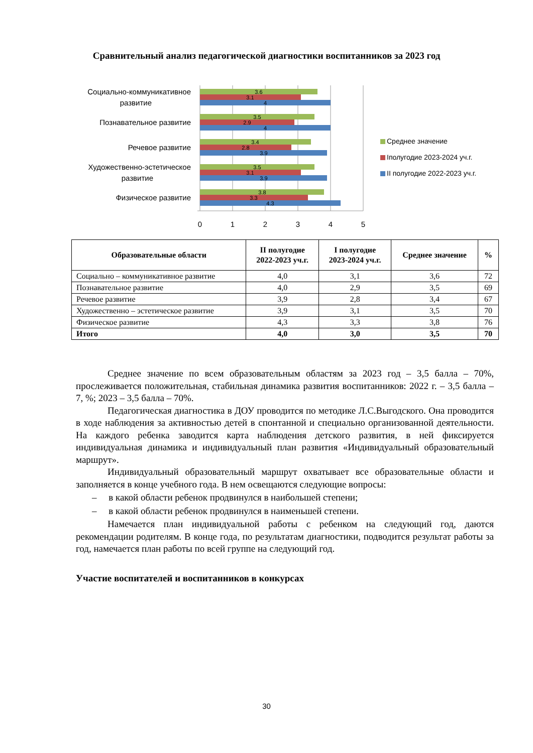Сравнительный анализ педагогической диагностики воспитанников за 2023 год
Социально-коммуникативное
развитие
Познавательное развитие
Речевое развитие
Художественно-эстетическое
развитие
Физическое развитие
3.6
3.1
4
3.5
2.9
4
3.4
2.8
3.9
3.5
3.1
3.9
3.8
3.3
4.3
0
1
2
3
4
5
Среднее значение
Iполугодие 2023-2024 уч.г.
II полугодие 2022-2023 уч.г.
| Образовательные области | II полугодие 2022-2023 уч.г. | I полугодие 2023-2024 уч.г. | Среднее значение | % |
| --- | --- | --- | --- | --- |
| Социально – коммуникативное развитие | 4,0 | 3,1 | 3,6 | 72 |
| Познавательное развитие | 4,0 | 2,9 | 3,5 | 69 |
| Речевое развитие | 3,9 | 2,8 | 3,4 | 67 |
| Художественно – эстетическое развитие | 3,9 | 3,1 | 3,5 | 70 |
| Физическое развитие | 4,3 | 3,3 | 3,8 | 76 |
| Итого | 4,0 | 3,0 | 3,5 | 70 |
Среднее значение по всем образовательным областям за 2023 год – 3,5 балла – 70%, прослеживается положительная, стабильная динамика развития воспитанников: 2022 г. – 3,5 балла – 7, %; 2023 – 3,5 балла – 70%.
Педагогическая диагностика в ДОУ проводится по методике Л.С.Выгодского. Она проводится в ходе наблюдения за активностью детей в спонтанной и специально организованной деятельности. На каждого ребенка заводится карта наблюдения детского развития, в ней фиксируется индивидуальная динамика и индивидуальный план развития «Индивидуальный образовательный маршрут».
Индивидуальный образовательный маршрут охватывает все образовательные области и заполняется в конце учебного года. В нем освещаются следующие вопросы:
– в какой области ребенок продвинулся в наибольшей степени;
– в какой области ребенок продвинулся в наименьшей степени.
Намечается план индивидуальной работы с ребенком на следующий год, даются рекомендации родителям. В конце года, по результатам диагностики, подводится результат работы за год, намечается план работы по всей группе на следующий год.
Участие воспитателей и воспитанников в конкурсах
30